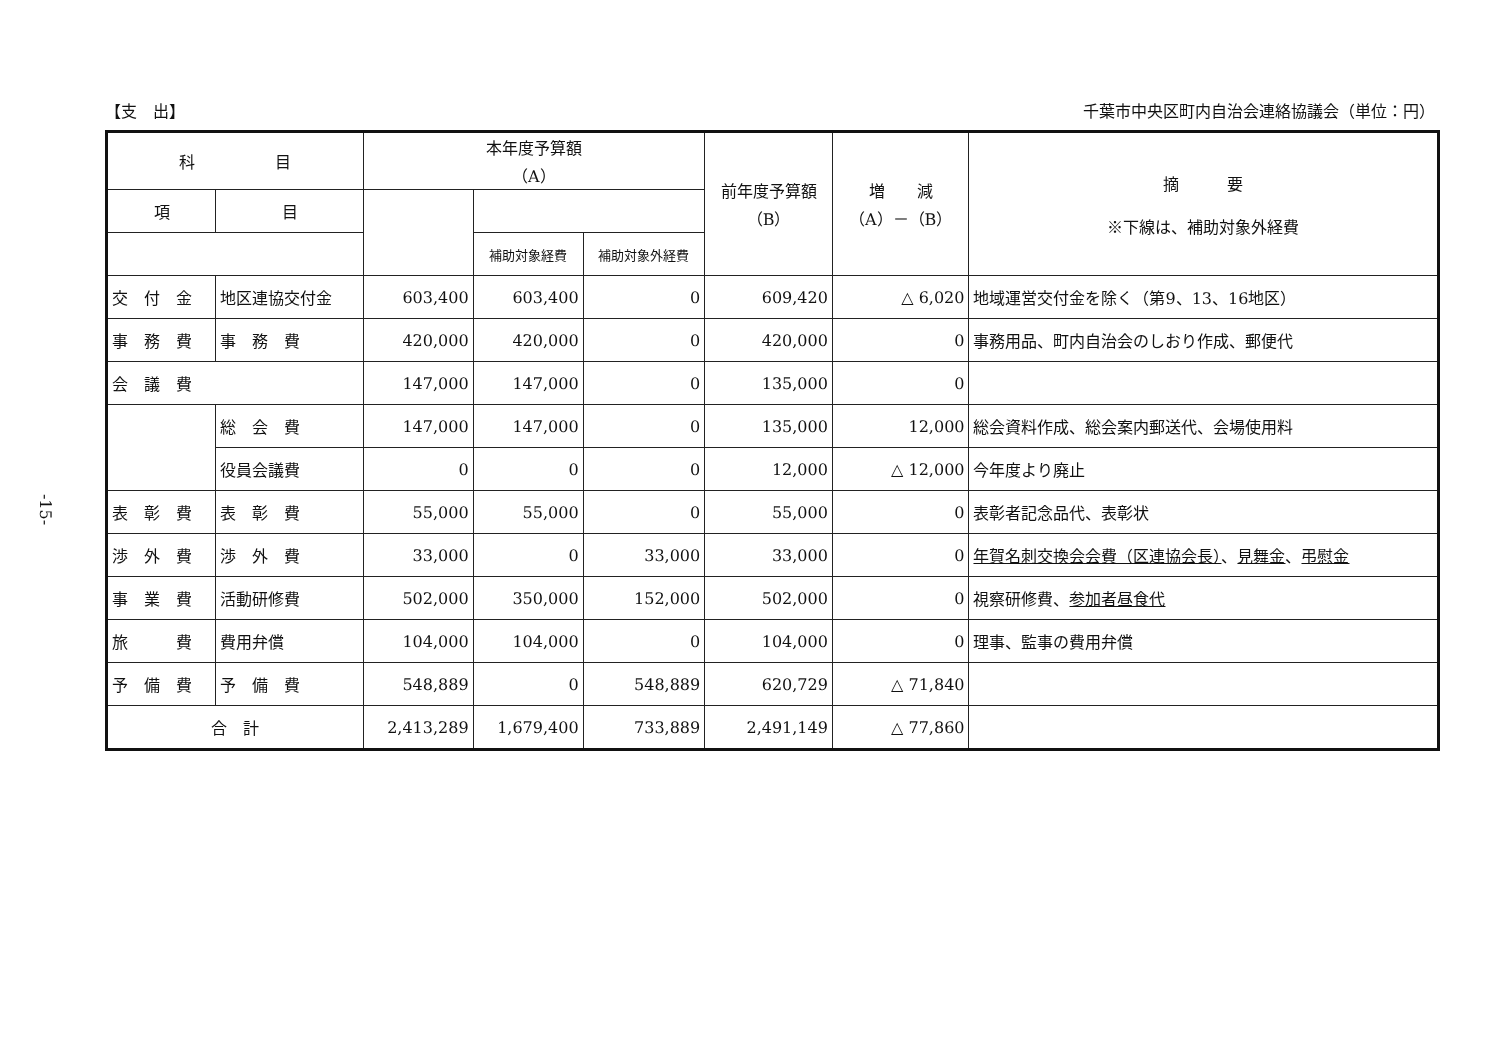-15-
【支　出】 千葉市中央区町内自治会連絡協議会（単位：円）
| 科 目 | | 本年度予算額 （A） | | | 前年度予算額 （B） | 増 減 （A）－（B） | 摘 要 ※下線は、補助対象外経費 |
| --- | --- | --- | --- | --- | --- | --- | --- |
| 項 | 目 | | | | | | |
| | | | 補助対象経費 | 補助対象外経費 | | | |
| 交 付 金 | 地区連協交付金 | 603,400 | 603,400 | 0 | 609,420 | △ 6,020 | 地域運営交付金を除く（第9、13、16地区） |
| 事 務 費 | 事 務 費 | 420,000 | 420,000 | 0 | 420,000 | 0 | 事務用品、町内自治会のしおり作成、郵便代 |
| 会 議 費 | | 147,000 | 147,000 | 0 | 135,000 | 0 | |
| | 総 会 費 | 147,000 | 147,000 | 0 | 135,000 | 12,000 | 総会資料作成、総会案内郵送代、会場使用料 |
| | 役員会議費 | 0 | 0 | 0 | 12,000 | △ 12,000 | 今年度より廃止 |
| 表 彰 費 | 表 彰 費 | 55,000 | 55,000 | 0 | 55,000 | 0 | 表彰者記念品代、表彰状 |
| 渉 外 費 | 渉 外 費 | 33,000 | 0 | 33,000 | 33,000 | 0 | 年賀名刺交換会会費（区連協会長） 、 見舞金 、 弔慰金 |
| 事 業 費 | 活動研修費 | 502,000 | 350,000 | 152,000 | 502,000 | 0 | 視察研修費、 参加者昼食代 |
| 旅 費 | 費用弁償 | 104,000 | 104,000 | 0 | 104,000 | 0 | 理事、監事の費用弁償 |
| 予 備 費 | 予 備 費 | 548,889 | 0 | 548,889 | 620,729 | △ 71,840 | |
| 合 計 | | 2,413,289 | 1,679,400 | 733,889 | 2,491,149 | △ 77,860 | |